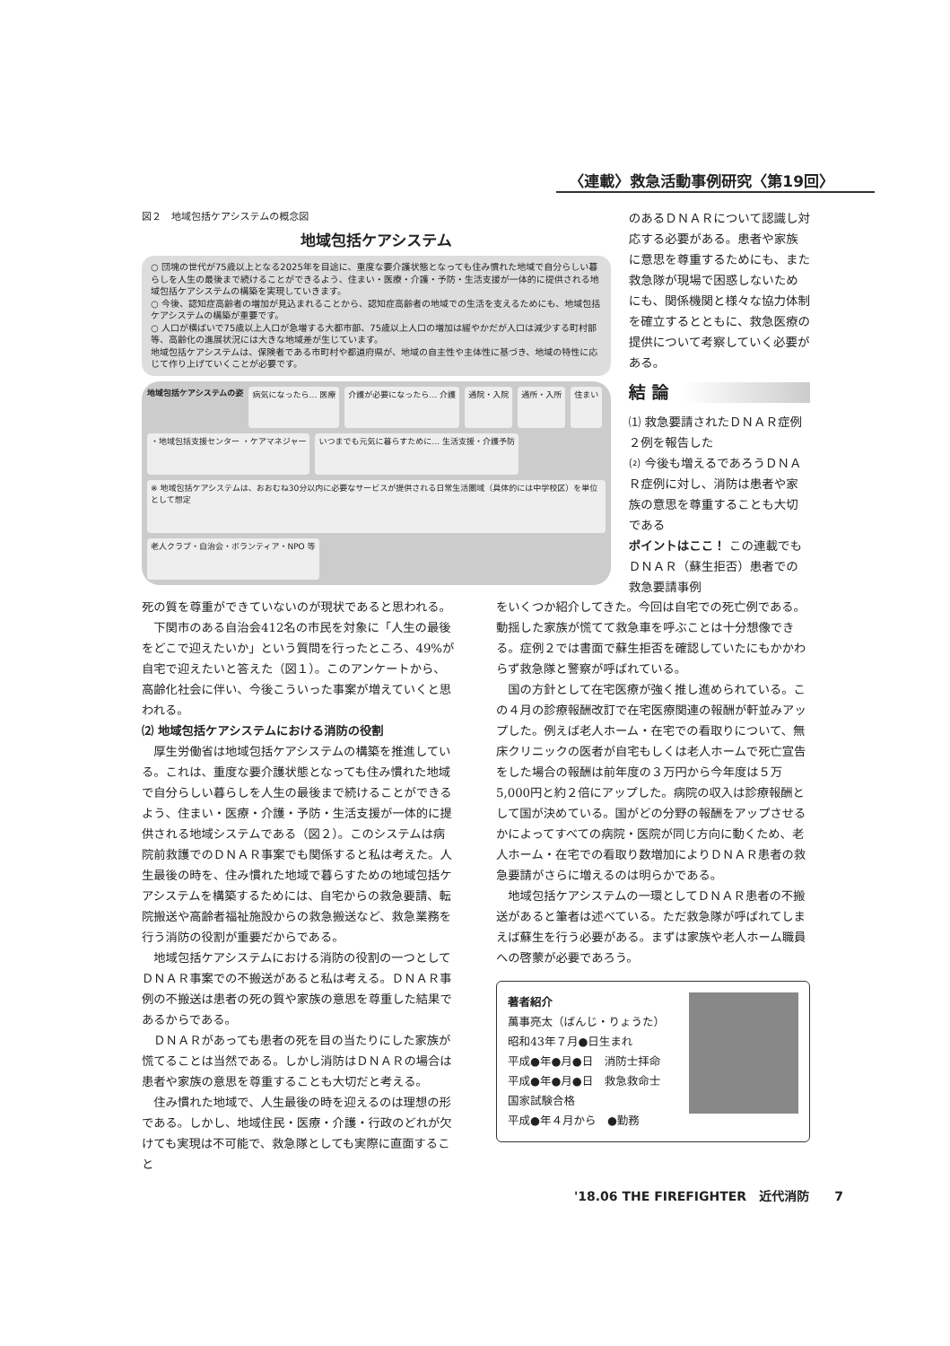〈連載〉救急活動事例研究〈第19回〉
図２　地域包括ケアシステムの概念図
地域包括ケアシステム
○ 団塊の世代が75歳以上となる2025年を目途に、重度な要介護状態となっても住み慣れた地域で自分らしい暮らしを人生の最後まで続けることができるよう、住まい・医療・介護・予防・生活支援が一体的に提供される地域包括ケアシステムの構築を実現していきます。
○ 今後、認知症高齢者の増加が見込まれることから、認知症高齢者の地域での生活を支えるためにも、地域包括ケアシステムの構築が重要です。
○ 人口が横ばいで75歳以上人口が急増する大都市部、75歳以上人口の増加は緩やかだが人口は減少する町村部等、高齢化の進展状況には大きな地域差が生じています。
地域包括ケアシステムは、保険者である市町村や都道府県が、地域の自主性や主体性に基づき、地域の特性に応じて作り上げていくことが必要です。
地域包括ケアシステムの姿 病気になったら… 医療 介護が必要になったら… 介護 通院・入院 通所・入所 住まい ・地域包括支援センター ・ケアマネジャー いつまでも元気に暮らすために… 生活支援・介護予防 ※ 地域包括ケアシステムは、おおむね30分以内に必要なサービスが提供される日常生活圏域（具体的には中学校区）を単位として想定 老人クラブ・自治会・ボランティア・NPO 等
のあるＤＮＡＲについて認識し対応する必要がある。患者や家族に意思を尊重するためにも、また救急隊が現場で困惑しないためにも、関係機関と様々な協力体制を確立するとともに、救急医療の提供について考察していく必要がある。
結 論
⑴ 救急要請されたＤＮＡＲ症例２例を報告した
⑵ 今後も増えるであろうＤＮＡＲ症例に対し、消防は患者や家族の意思を尊重することも大切である
ポイントはここ！ この連載でもＤＮＡＲ（蘇生拒否）患者での救急要請事例
死の質を尊重ができていないのが現状であると思われる。
下関市のある自治会412名の市民を対象に「人生の最後をどこで迎えたいか」という質問を行ったところ、49%が自宅で迎えたいと答えた（図１）。このアンケートから、高齢化社会に伴い、今後こういった事案が増えていくと思われる。
⑵ 地域包括ケアシステムにおける消防の役割
厚生労働省は地域包括ケアシステムの構築を推進している。これは、重度な要介護状態となっても住み慣れた地域で自分らしい暮らしを人生の最後まで続けることができるよう、住まい・医療・介護・予防・生活支援が一体的に提供される地域システムである（図２）。このシステムは病院前救護でのＤＮＡＲ事案でも関係すると私は考えた。人生最後の時を、住み慣れた地域で暮らすための地域包括ケアシステムを構築するためには、自宅からの救急要請、転院搬送や高齢者福祉施設からの救急搬送など、救急業務を行う消防の役割が重要だからである。
地域包括ケアシステムにおける消防の役割の一つとしてＤＮＡＲ事案での不搬送があると私は考える。ＤＮＡＲ事例の不搬送は患者の死の質や家族の意思を尊重した結果であるからである。
ＤＮＡＲがあっても患者の死を目の当たりにした家族が慌てることは当然である。しかし消防はＤＮＡＲの場合は患者や家族の意思を尊重することも大切だと考える。
住み慣れた地域で、人生最後の時を迎えるのは理想の形である。しかし、地域住民・医療・介護・行政のどれが欠けても実現は不可能で、救急隊としても実際に直面すること
をいくつか紹介してきた。今回は自宅での死亡例である。動揺した家族が慌てて救急車を呼ぶことは十分想像できる。症例２では書面で蘇生拒否を確認していたにもかかわらず救急隊と警察が呼ばれている。
国の方針として在宅医療が強く推し進められている。この４月の診療報酬改訂で在宅医療関連の報酬が軒並みアップした。例えば老人ホーム・在宅での看取りについて、無床クリニックの医者が自宅もしくは老人ホームで死亡宣告をした場合の報酬は前年度の３万円から今年度は５万5,000円と約２倍にアップした。病院の収入は診療報酬として国が決めている。国がどの分野の報酬をアップさせるかによってすべての病院・医院が同じ方向に動くため、老人ホーム・在宅での看取り数増加によりＤＮＡＲ患者の救急要請がさらに増えるのは明らかである。
地域包括ケアシステムの一環としてＤＮＡＲ患者の不搬送があると筆者は述べている。ただ救急隊が呼ばれてしまえば蘇生を行う必要がある。まずは家族や老人ホーム職員への啓蒙が必要であろう。
著者紹介
萬事亮太（ばんじ・りょうた）
昭和43年７月●日生まれ
平成●年●月●日　消防士拝命
平成●年●月●日　救急救命士
国家試験合格
平成●年４月から　●勤務
'18.06 THE FIREFIGHTER　近代消防　　7